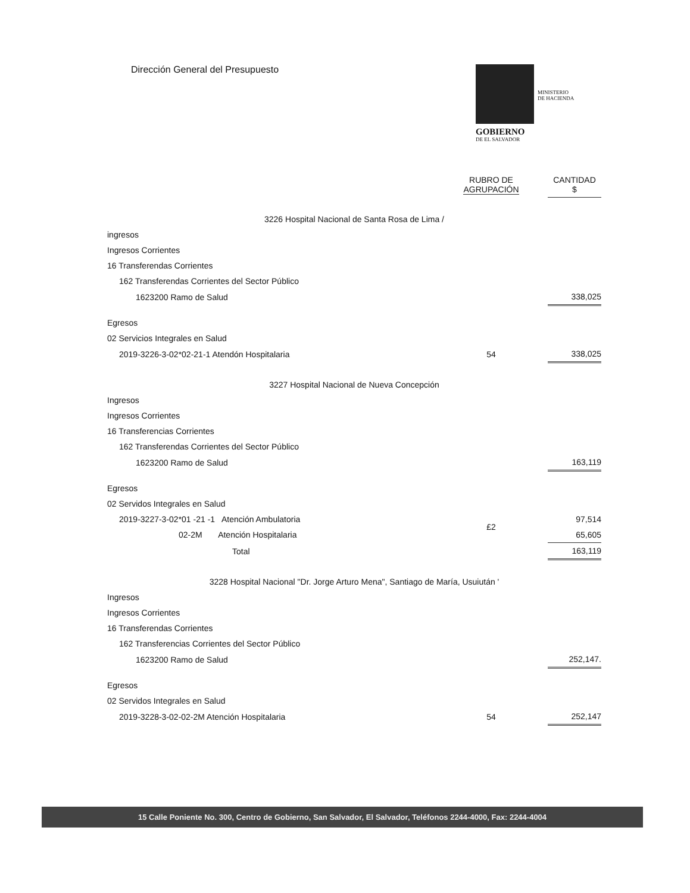Dirección General del Presupuesto
MINISTERIO
DE HACIENDA
GOBIERNO
DE EL SALVADOR
| | | RUBRO DE AGRUPACIÓN | | CANTIDAD $ |
| --- | --- | --- | --- | --- |
| 3226 Hospital Nacional de Santa Rosa de Lima / | | | | |
| ingresos | | | | |
| Ingresos Corrientes | | | | |
| 16 Transferendas Corrientes | | | | |
| 162 Transferendas Corrientes del Sector Público | | | | |
| 1623200 Ramo de Salud | | | | 338,025 |
| Egresos | | | | |
| 02 Servicios Integrales en Salud | | | | |
| 2019-3226-3-02*02-21-1 Atendón Hospitalaria | | 54 | | 338,025 |
| 3227 Hospital Nacional de Nueva Concepción | | | | |
| Ingresos | | | | |
| Ingresos Corrientes | | | | |
| 16 Transferencias Corrientes | | | | |
| 162 Transferendas Corrientes del Sector Público | | | | |
| 1623200 Ramo de Salud | | | | 163,119 |
| Egresos | | | | |
| 02 Servidos Integrales en Salud | | | | |
| 2019-3227-3-02*01 -21 -1 Atención Ambulatoria | | £2 | | 97,514 |
| 02-2M Atención Hospitalaria | | | | 65,605 |
| Total | | | | 163,119 |
| 3228 Hospital Nacional "Dr. Jorge Arturo Mena", Santiago de María, Usuiután ' | | | | |
| Ingresos | | | | |
| Ingresos Corrientes | | | | |
| 16 Transferendas Corrientes | | | | |
| 162 Transferencias Corrientes del Sector Público | | | | |
| 1623200 Ramo de Salud | | | | 252,147. |
| Egresos | | | | |
| 02 Servidos Integrales en Salud | | | | |
| 2019-3228-3-02-02-2M Atención Hospitalaria | | 54 | | 252,147 |
15 Calle Poniente No. 300, Centro de Gobierno, San Salvador, El Salvador, Teléfonos 2244-4000, Fax: 2244-4004